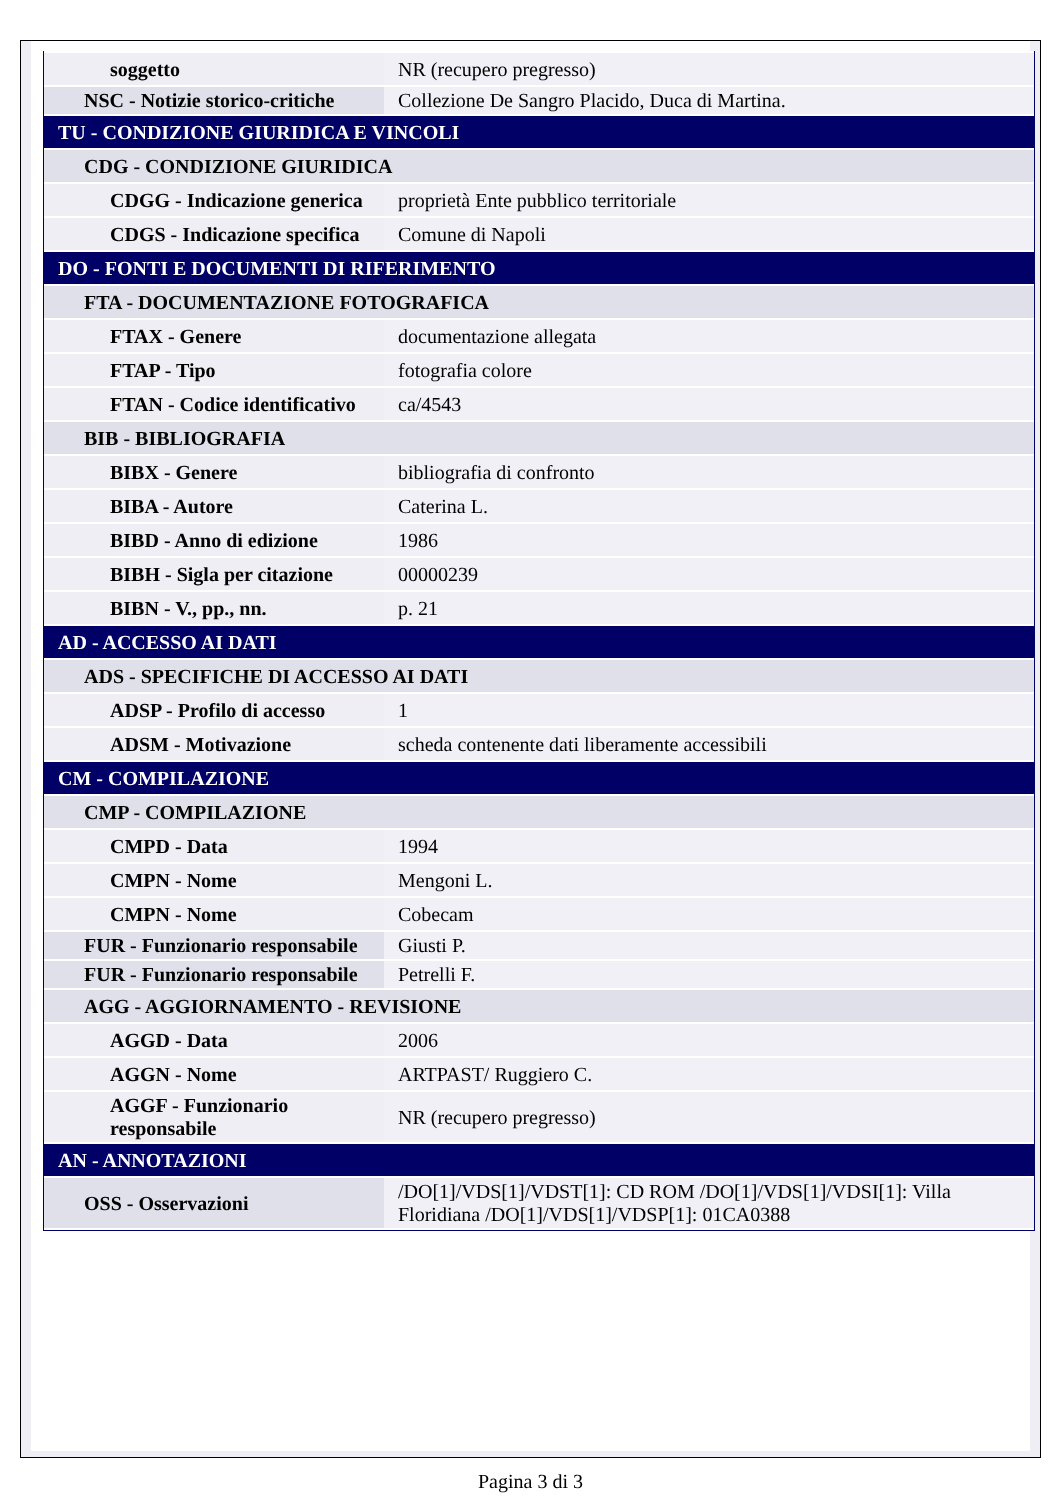| soggetto | NR (recupero pregresso) |
| NSC - Notizie storico-critiche | Collezione De Sangro Placido, Duca di Martina. |
| TU - CONDIZIONE GIURIDICA E VINCOLI | |
| CDG - CONDIZIONE GIURIDICA | |
| CDGG - Indicazione generica | proprietà Ente pubblico territoriale |
| CDGS - Indicazione specifica | Comune di Napoli |
| DO - FONTI E DOCUMENTI DI RIFERIMENTO | |
| FTA - DOCUMENTAZIONE FOTOGRAFICA | |
| FTAX - Genere | documentazione allegata |
| FTAP - Tipo | fotografia colore |
| FTAN - Codice identificativo | ca/4543 |
| BIB - BIBLIOGRAFIA | |
| BIBX - Genere | bibliografia di confronto |
| BIBA - Autore | Caterina L. |
| BIBD - Anno di edizione | 1986 |
| BIBH - Sigla per citazione | 00000239 |
| BIBN - V., pp., nn. | p. 21 |
| AD - ACCESSO AI DATI | |
| ADS - SPECIFICHE DI ACCESSO AI DATI | |
| ADSP - Profilo di accesso | 1 |
| ADSM - Motivazione | scheda contenente dati liberamente accessibili |
| CM - COMPILAZIONE | |
| CMP - COMPILAZIONE | |
| CMPD - Data | 1994 |
| CMPN - Nome | Mengoni L. |
| CMPN - Nome | Cobecam |
| FUR - Funzionario responsabile | Giusti P. |
| FUR - Funzionario responsabile | Petrelli F. |
| AGG - AGGIORNAMENTO - REVISIONE | |
| AGGD - Data | 2006 |
| AGGN - Nome | ARTPAST/ Ruggiero C. |
| AGGF - Funzionario responsabile | NR (recupero pregresso) |
| AN - ANNOTAZIONI | |
| OSS - Osservazioni | /DO[1]/VDS[1]/VDST[1]: CD ROM /DO[1]/VDS[1]/VDSI[1]: Villa Floridiana /DO[1]/VDS[1]/VDSP[1]: 01CA0388 |
Pagina 3 di 3